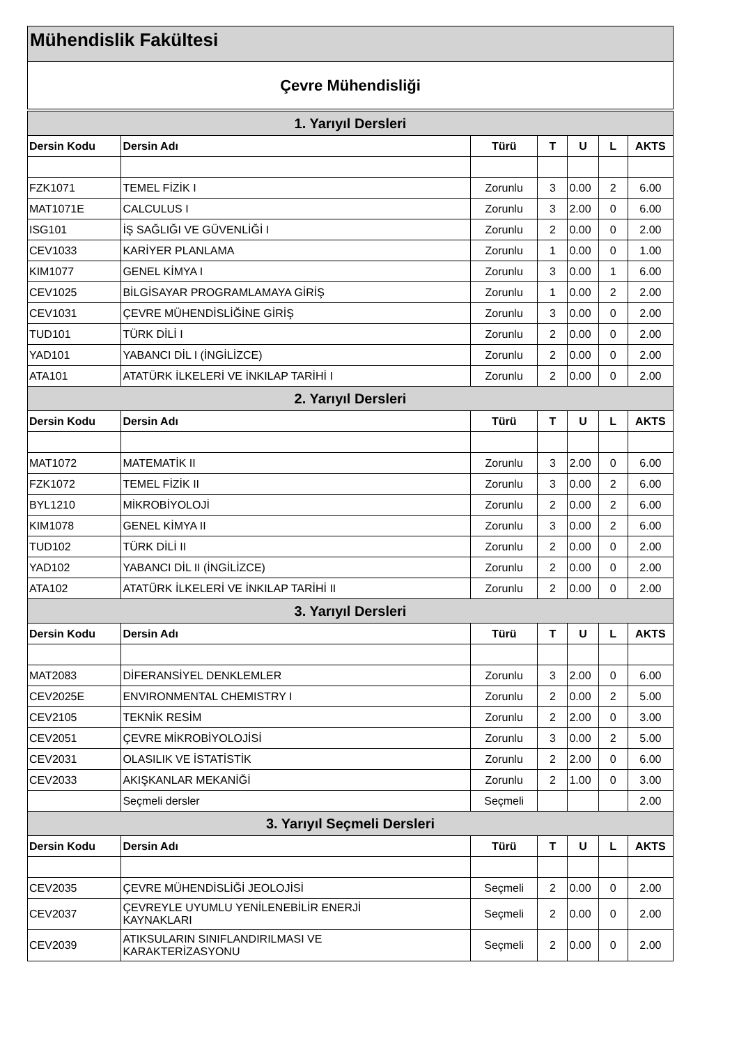Mühendislik Fakültesi
Çevre Mühendisliği
| 1. Yarıyıl Dersleri | | | | | | |
| --- | --- | --- | --- | --- | --- | --- |
| Dersin Kodu | Dersin Adı | Türü | T | U | L | AKTS |
| FZK1071 | TEMEL FİZİK I | Zorunlu | 3 | 0.00 | 2 | 6.00 |
| MAT1071E | CALCULUS I | Zorunlu | 3 | 2.00 | 0 | 6.00 |
| ISG101 | İŞ SAĞLIĞI VE GÜVENLİĞİ I | Zorunlu | 2 | 0.00 | 0 | 2.00 |
| CEV1033 | KARİYER PLANLAMA | Zorunlu | 1 | 0.00 | 0 | 1.00 |
| KIM1077 | GENEL KİMYA I | Zorunlu | 3 | 0.00 | 1 | 6.00 |
| CEV1025 | BİLGİSAYAR PROGRAMLAMAYA GİRİŞ | Zorunlu | 1 | 0.00 | 2 | 2.00 |
| CEV1031 | ÇEVRE MÜHENDİSLİĞİNE GİRİŞ | Zorunlu | 3 | 0.00 | 0 | 2.00 |
| TUD101 | TÜRK DİLİ I | Zorunlu | 2 | 0.00 | 0 | 2.00 |
| YAD101 | YABANCI DİL I (İNGİLİZCE) | Zorunlu | 2 | 0.00 | 0 | 2.00 |
| ATA101 | ATATÜRK İLKELERİ VE İNKILAP TARİHİ I | Zorunlu | 2 | 0.00 | 0 | 2.00 |
| 2. Yarıyıl Dersleri | | | | | | |
| Dersin Kodu | Dersin Adı | Türü | T | U | L | AKTS |
| MAT1072 | MATEMATİK II | Zorunlu | 3 | 2.00 | 0 | 6.00 |
| FZK1072 | TEMEL FİZİK II | Zorunlu | 3 | 0.00 | 2 | 6.00 |
| BYL1210 | MİKROBİYOLOJİ | Zorunlu | 2 | 0.00 | 2 | 6.00 |
| KIM1078 | GENEL KİMYA II | Zorunlu | 3 | 0.00 | 2 | 6.00 |
| TUD102 | TÜRK DİLİ II | Zorunlu | 2 | 0.00 | 0 | 2.00 |
| YAD102 | YABANCI DİL II (İNGİLİZCE) | Zorunlu | 2 | 0.00 | 0 | 2.00 |
| ATA102 | ATATÜRK İLKELERİ VE İNKILAP TARİHİ II | Zorunlu | 2 | 0.00 | 0 | 2.00 |
| 3. Yarıyıl Dersleri | | | | | | |
| Dersin Kodu | Dersin Adı | Türü | T | U | L | AKTS |
| MAT2083 | DİFERANSİYEL DENKLEMLER | Zorunlu | 3 | 2.00 | 0 | 6.00 |
| CEV2025E | ENVIRONMENTAL CHEMISTRY I | Zorunlu | 2 | 0.00 | 2 | 5.00 |
| CEV2105 | TEKNİK RESİM | Zorunlu | 2 | 2.00 | 0 | 3.00 |
| CEV2051 | ÇEVRE MİKROBİYOLOJİSİ | Zorunlu | 3 | 0.00 | 2 | 5.00 |
| CEV2031 | OLASILIK VE İSTATİSTİK | Zorunlu | 2 | 2.00 | 0 | 6.00 |
| CEV2033 | AKIŞKANLAR MEKANİĞİ | Zorunlu | 2 | 1.00 | 0 | 3.00 |
| | Seçmeli dersler | Seçmeli | | | | 2.00 |
| 3. Yarıyıl Seçmeli Dersleri | | | | | | |
| Dersin Kodu | Dersin Adı | Türü | T | U | L | AKTS |
| CEV2035 | ÇEVRE MÜHENDİSLİĞİ JEOLOJİSİ | Seçmeli | 2 | 0.00 | 0 | 2.00 |
| CEV2037 | ÇEVREYLE UYUMLU YENİLENEBİLİR ENERJİ KAYNAKLARI | Seçmeli | 2 | 0.00 | 0 | 2.00 |
| CEV2039 | ATIKSULARIN SINIFLANDIRILMASI VE KARAKTERİZASYONU | Seçmeli | 2 | 0.00 | 0 | 2.00 |